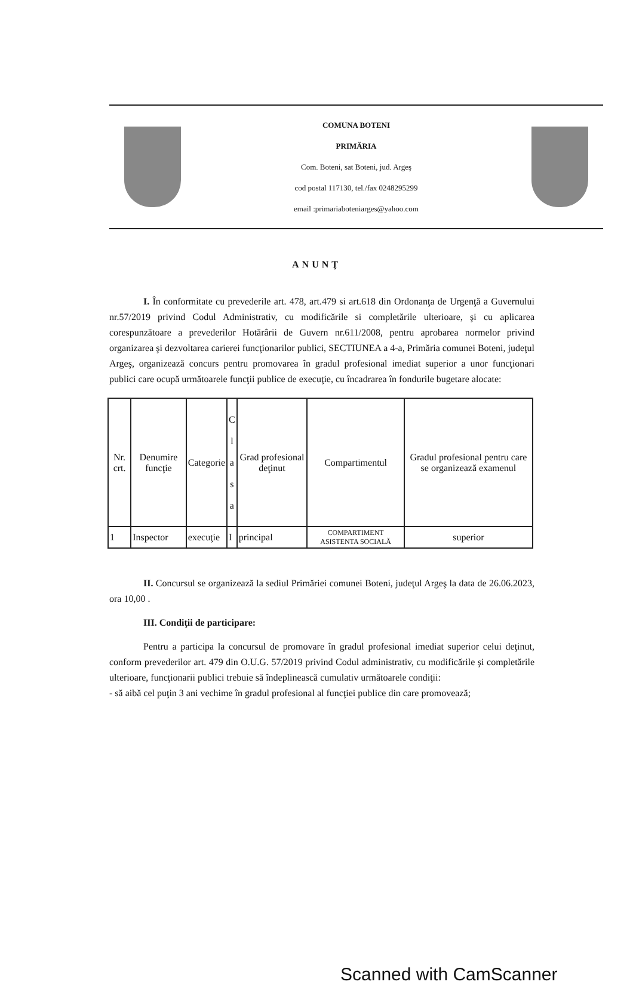COMUNA BOTENI
PRIMĂRIA
Com. Boteni, sat Boteni, jud. Argeş
cod postal 117130, tel./fax 0248295299
email :primariaboteniarges@yahoo.com
ANUNŢ
I. În conformitate cu prevederile art. 478, art.479 si art.618 din Ordonanţa de Urgenţă a Guvernului nr.57/2019 privind Codul Administrativ, cu modificările si completările ulterioare, şi cu aplicarea corespunzătoare a prevederilor Hotărârii de Guvern nr.611/2008, pentru aprobarea normelor privind organizarea şi dezvoltarea carierei funcţionarilor publici, SECTIUNEA a 4-a, Primăria comunei Boteni, judeţul Argeş, organizează concurs pentru promovarea în gradul profesional imediat superior a unor funcţionari publici care ocupă următoarele funcţii publice de execuţie, cu încadrarea în fondurile bugetare alocate:
| Nr. crt. | Denumire funcţie | Categorie | C l a s a | Grad profesional deţinut | Compartimentul | Gradul profesional pentru care se organizează examenul |
| --- | --- | --- | --- | --- | --- | --- |
| 1 | Inspector | execuţie | I | principal | COMPARTIMENT ASISTENTA SOCIALĂ | superior |
II. Concursul se organizează la sediul Primăriei comunei Boteni, judeţul Argeş la data de 26.06.2023, ora 10,00 .
III. Condiţii de participare:
Pentru a participa la concursul de promovare în gradul profesional imediat superior celui deţinut, conform prevederilor art. 479 din O.U.G. 57/2019 privind Codul administrativ, cu modificările şi completările ulterioare, funcţionarii publici trebuie să îndeplinească cumulativ următoarele condiţii:
- să aibă cel puţin 3 ani vechime în gradul profesional al funcţiei publice din care promovează;
Scanned with CamScanner